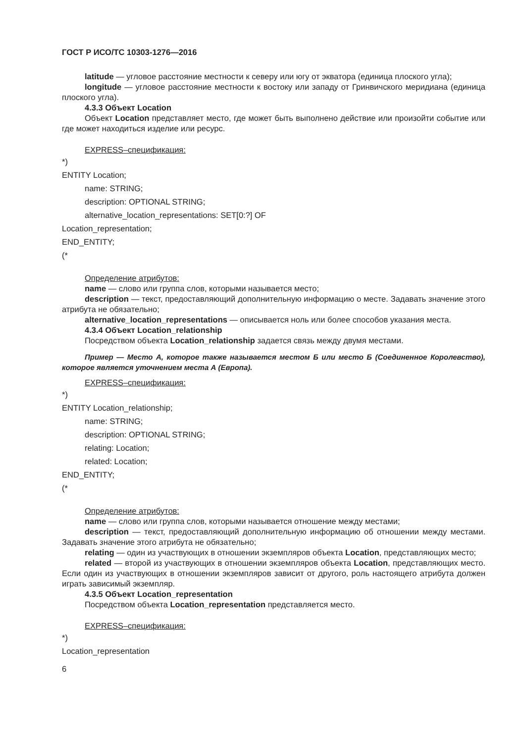ГОСТ Р ИСО/ТС 10303-1276—2016
latitude — угловое расстояние местности к северу или югу от экватора (единица плоского угла);
longitude — угловое расстояние местности к востоку или западу от Гринвичского меридиана (единица плоского угла).
4.3.3 Объект Location
Объект Location представляет место, где может быть выполнено действие или произойти событие или где может находиться изделие или ресурс.
EXPRESS–спецификация:
*)
ENTITY Location;
name: STRING;
description: OPTIONAL STRING;
alternative_location_representations: SET[0:?] OF
Location_representation;
END_ENTITY;
(*
Определение атрибутов:
name — слово или группа слов, которыми называется место;
description — текст, предоставляющий дополнительную информацию о месте. Задавать значение этого атрибута не обязательно;
alternative_location_representations — описывается ноль или более способов указания места.
4.3.4 Объект Location_relationship
Посредством объекта Location_relationship задается связь между двумя местами.
Пример — Место А, которое также называется местом Б или место Б (Соединенное Королевство), которое является уточнением места А (Европа).
EXPRESS–спецификация:
*)
ENTITY Location_relationship;
name: STRING;
description: OPTIONAL STRING;
relating: Location;
related: Location;
END_ENTITY;
(*
Определение атрибутов:
name — слово или группа слов, которыми называется отношение между местами;
description — текст, предоставляющий дополнительную информацию об отношении между местами. Задавать значение этого атрибута не обязательно;
relating — один из участвующих в отношении экземпляров объекта Location, представляющих место;
related — второй из участвующих в отношении экземпляров объекта Location, представляющих место. Если один из участвующих в отношении экземпляров зависит от другого, роль настоящего атрибута должен играть зависимый экземпляр.
4.3.5 Объект Location_representation
Посредством объекта Location_representation представляется место.
EXPRESS–спецификация:
*)
Location_representation
6